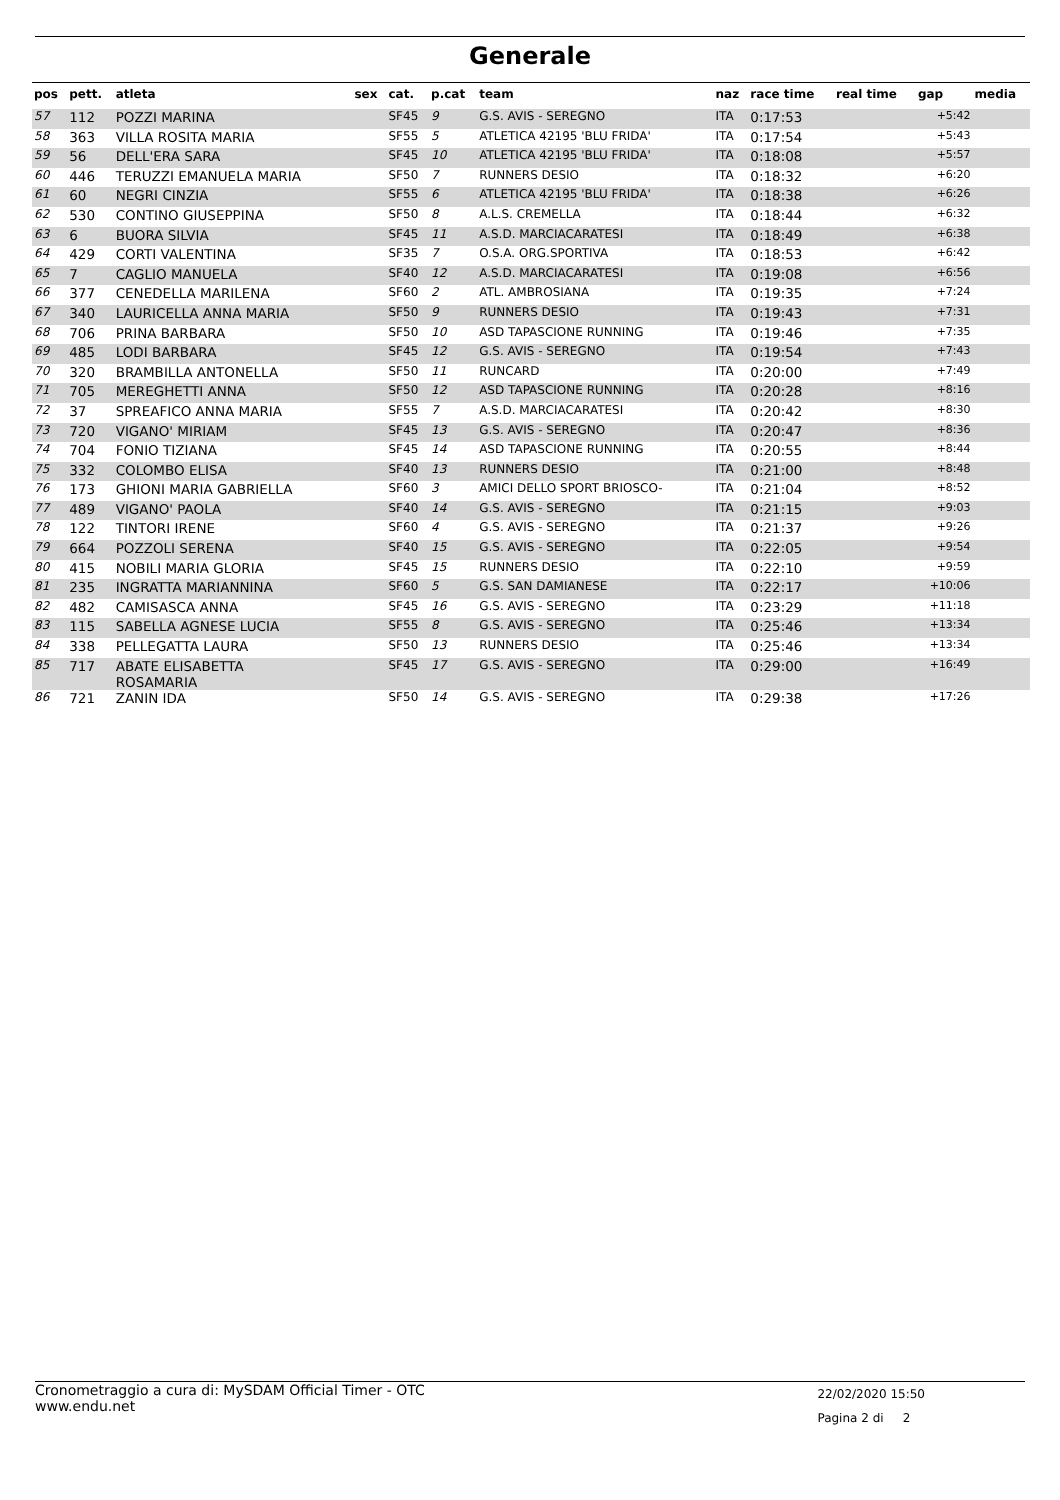Generale
| pos | pett. | atleta | sex | cat. | p.cat | team | naz | race time | real time | gap | media |
| --- | --- | --- | --- | --- | --- | --- | --- | --- | --- | --- | --- |
| 57 | 112 | POZZI MARINA | | SF45 | 9 | G.S. AVIS - SEREGNO | ITA | 0:17:53 | | +5:42 | |
| 58 | 363 | VILLA ROSITA MARIA | | SF55 | 5 | ATLETICA 42195 'BLU FRIDA' | ITA | 0:17:54 | | +5:43 | |
| 59 | 56 | DELL'ERA SARA | | SF45 | 10 | ATLETICA 42195 'BLU FRIDA' | ITA | 0:18:08 | | +5:57 | |
| 60 | 446 | TERUZZI EMANUELA MARIA | | SF50 | 7 | RUNNERS DESIO | ITA | 0:18:32 | | +6:20 | |
| 61 | 60 | NEGRI CINZIA | | SF55 | 6 | ATLETICA 42195 'BLU FRIDA' | ITA | 0:18:38 | | +6:26 | |
| 62 | 530 | CONTINO GIUSEPPINA | | SF50 | 8 | A.L.S. CREMELLA | ITA | 0:18:44 | | +6:32 | |
| 63 | 6 | BUORA SILVIA | | SF45 | 11 | A.S.D. MARCIACARATESI | ITA | 0:18:49 | | +6:38 | |
| 64 | 429 | CORTI VALENTINA | | SF35 | 7 | O.S.A. ORG.SPORTIVA | ITA | 0:18:53 | | +6:42 | |
| 65 | 7 | CAGLIO MANUELA | | SF40 | 12 | A.S.D. MARCIACARATESI | ITA | 0:19:08 | | +6:56 | |
| 66 | 377 | CENEDELLA MARILENA | | SF60 | 2 | ATL. AMBROSIANA | ITA | 0:19:35 | | +7:24 | |
| 67 | 340 | LAURICELLA ANNA MARIA | | SF50 | 9 | RUNNERS DESIO | ITA | 0:19:43 | | +7:31 | |
| 68 | 706 | PRINA BARBARA | | SF50 | 10 | ASD TAPASCIONE RUNNING | ITA | 0:19:46 | | +7:35 | |
| 69 | 485 | LODI BARBARA | | SF45 | 12 | G.S. AVIS - SEREGNO | ITA | 0:19:54 | | +7:43 | |
| 70 | 320 | BRAMBILLA ANTONELLA | | SF50 | 11 | RUNCARD | ITA | 0:20:00 | | +7:49 | |
| 71 | 705 | MEREGHETTI ANNA | | SF50 | 12 | ASD TAPASCIONE RUNNING | ITA | 0:20:28 | | +8:16 | |
| 72 | 37 | SPREAFICO ANNA MARIA | | SF55 | 7 | A.S.D. MARCIACARATESI | ITA | 0:20:42 | | +8:30 | |
| 73 | 720 | VIGANO' MIRIAM | | SF45 | 13 | G.S. AVIS - SEREGNO | ITA | 0:20:47 | | +8:36 | |
| 74 | 704 | FONIO TIZIANA | | SF45 | 14 | ASD TAPASCIONE RUNNING | ITA | 0:20:55 | | +8:44 | |
| 75 | 332 | COLOMBO ELISA | | SF40 | 13 | RUNNERS DESIO | ITA | 0:21:00 | | +8:48 | |
| 76 | 173 | GHIONI MARIA GABRIELLA | | SF60 | 3 | AMICI DELLO SPORT BRIOSCO- | ITA | 0:21:04 | | +8:52 | |
| 77 | 489 | VIGANO' PAOLA | | SF40 | 14 | G.S. AVIS - SEREGNO | ITA | 0:21:15 | | +9:03 | |
| 78 | 122 | TINTORI IRENE | | SF60 | 4 | G.S. AVIS - SEREGNO | ITA | 0:21:37 | | +9:26 | |
| 79 | 664 | POZZOLI SERENA | | SF40 | 15 | G.S. AVIS - SEREGNO | ITA | 0:22:05 | | +9:54 | |
| 80 | 415 | NOBILI MARIA GLORIA | | SF45 | 15 | RUNNERS DESIO | ITA | 0:22:10 | | +9:59 | |
| 81 | 235 | INGRATTA MARIANNINA | | SF60 | 5 | G.S. SAN DAMIANESE | ITA | 0:22:17 | | +10:06 | |
| 82 | 482 | CAMISASCA ANNA | | SF45 | 16 | G.S. AVIS - SEREGNO | ITA | 0:23:29 | | +11:18 | |
| 83 | 115 | SABELLA AGNESE LUCIA | | SF55 | 8 | G.S. AVIS - SEREGNO | ITA | 0:25:46 | | +13:34 | |
| 84 | 338 | PELLEGATTA LAURA | | SF50 | 13 | RUNNERS DESIO | ITA | 0:25:46 | | +13:34 | |
| 85 | 717 | ABATE ELISABETTA ROSAMARIA | | SF45 | 17 | G.S. AVIS - SEREGNO | ITA | 0:29:00 | | +16:49 | |
| 86 | 721 | ZANIN IDA | | SF50 | 14 | G.S. AVIS - SEREGNO | ITA | 0:29:38 | | +17:26 | |
Cronometraggio a cura di: MySDAM Official Timer - OTC
www.endu.net
22/02/2020 15:50
Pagina 2 di 2